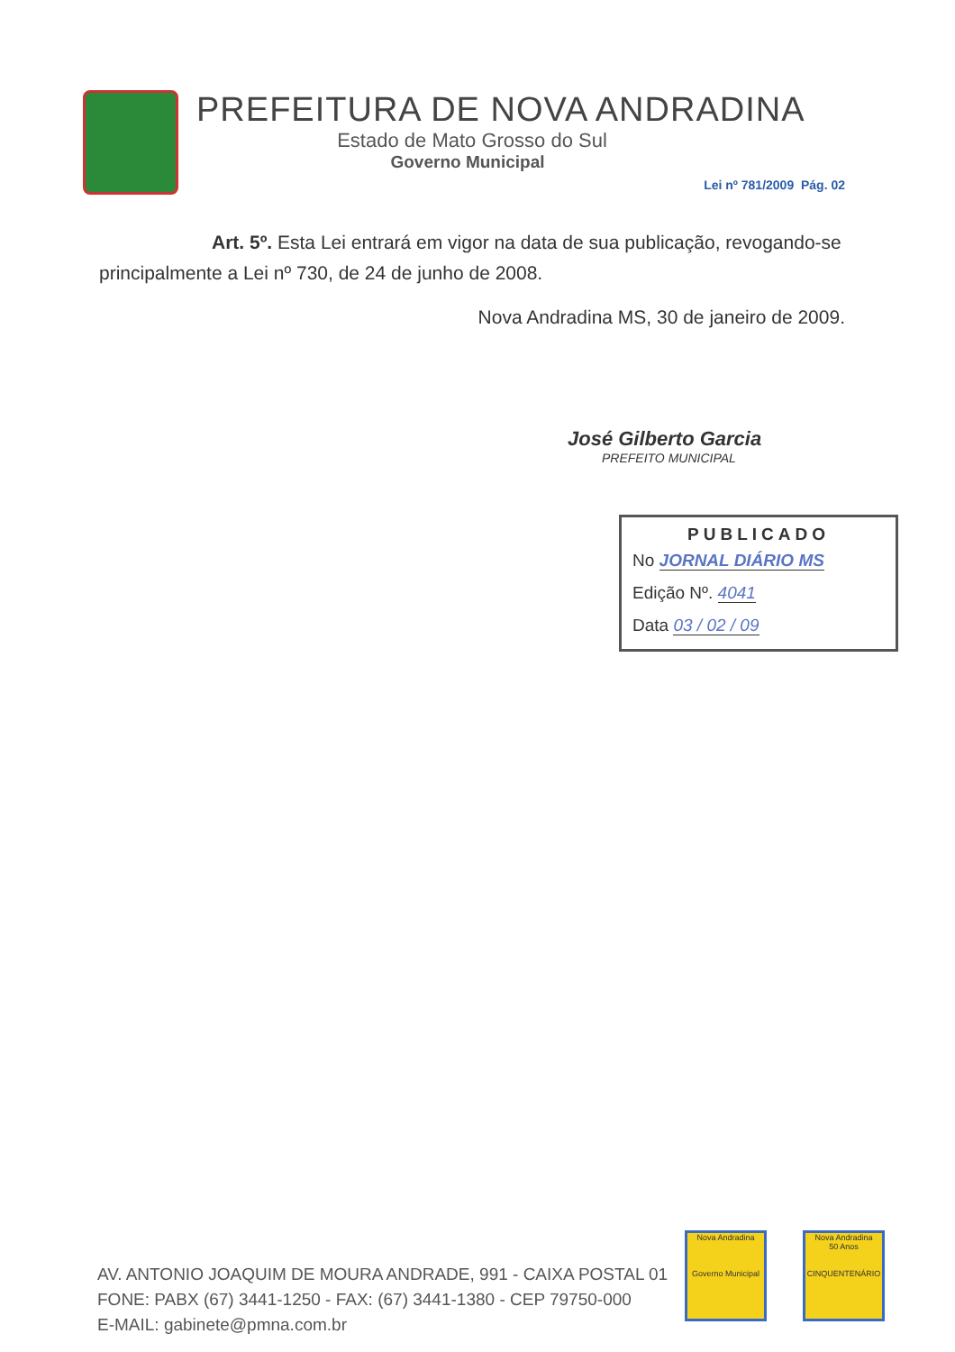PREFEITURA DE NOVA ANDRADINA
Estado de Mato Grosso do Sul
Governo Municipal
Lei nº 781/2009 Pág. 02
Art. 5º. Esta Lei entrará em vigor na data de sua publicação, revogando-se principalmente a Lei nº 730, de 24 de junho de 2008.
Nova Andradina MS, 30 de janeiro de 2009.
José Gilberto Garcia
PREFEITO MUNICIPAL
PUBLICADO
No JORNAL DIÁRIO MS
Edição Nº. 4041
Data 03 / 02 / 09
AV. ANTONIO JOAQUIM DE MOURA ANDRADE, 991 - CAIXA POSTAL 01
FONE: PABX (67) 3441-1250 - FAX: (67) 3441-1380 - CEP 79750-000
E-MAIL: gabinete@pmna.com.br
Nova Andradina
Governo Municipal
Nova Andradina
50 Anos
CINQUENTENÁRIO